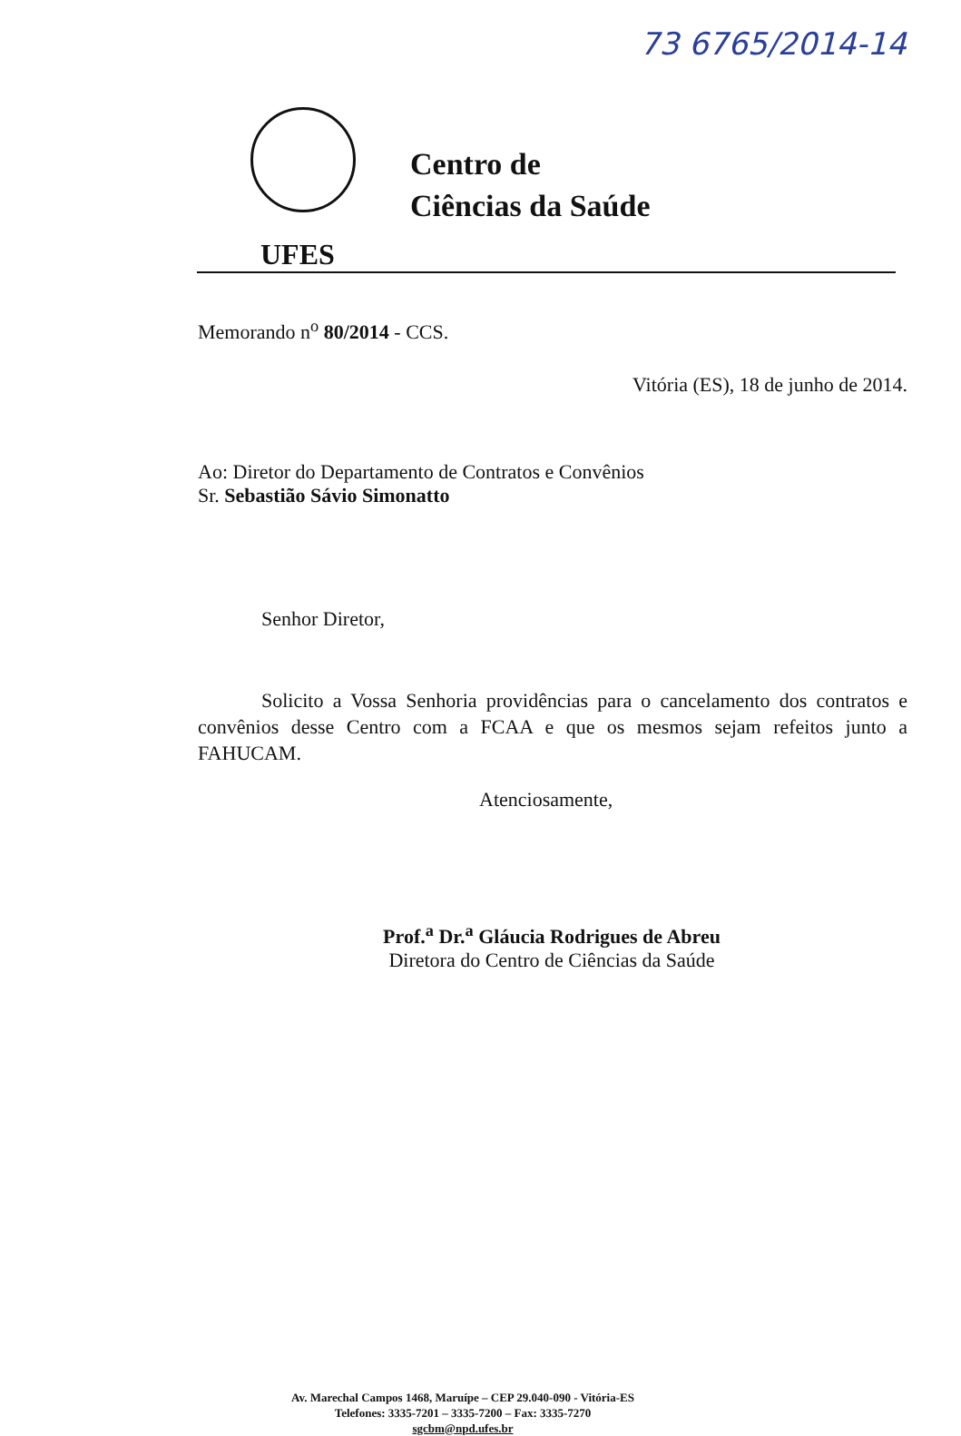73 6765/2014-14
Centro de
Ciências da Saúde
UFES
Memorando n<sup>o</sup> 80/2014 - CCS.
Vitória (ES), 18 de junho de 2014.
Ao: Diretor do Departamento de Contratos e Convênios
Sr. Sebastião Sávio Simonatto
Senhor Diretor,
Solicito a Vossa Senhoria providências para o cancelamento dos contratos e convênios desse Centro com a FCAA e que os mesmos sejam refeitos junto a FAHUCAM.
Atenciosamente,
Prof.<sup>a</sup> Dr.<sup>a</sup> Gláucia Rodrigues de Abreu
Diretora do Centro de Ciências da Saúde
Av. Marechal Campos 1468, Maruípe – CEP 29.040-090 - Vitória-ES
Telefones: 3335-7201 – 3335-7200 – Fax: 3335-7270
sgcbm@npd.ufes.br